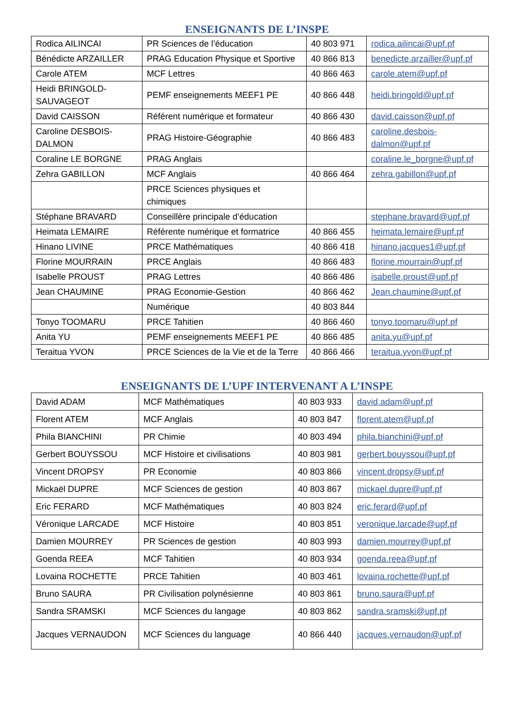ENSEIGNANTS DE L’INSPE
| Rodica AILINCAI | PR Sciences de l’éducation | 40 803 971 | rodica.ailincai@upf.pf |
| Bénédicte ARZAILLER | PRAG Education Physique et Sportive | 40 866 813 | benedicte.arzailler@upf.pf |
| Carole ATEM | MCF Lettres | 40 866 463 | carole.atem@upf.pf |
| Heidi BRINGOLD-SAUVAGEOT | PEMF enseignements MEEF1 PE | 40 866 448 | heidi.bringold@upf.pf |
| David CAISSON | Référent numérique et formateur | 40 866 430 | david.caisson@upf.pf |
| Caroline DESBOIS-DALMON | PRAG Histoire-Géographie | 40 866 483 | caroline.desbois-dalmon@upf.pf |
| Coraline LE BORGNE | PRAG Anglais | | coraline.le_borgne@upf.pf |
| Zehra GABILLON | MCF Anglais | 40 866 464 | zehra.gabillon@upf.pf |
| | PRCE Sciences physiques et chimiques | | |
| Stéphane BRAVARD | Conseillère principale d’éducation | | stephane.bravard@upf.pf |
| Heimata LEMAIRE | Référente numérique et formatrice | 40 866 455 | heimata.lemaire@upf.pf |
| Hinano LIVINE | PRCE Mathématiques | 40 866 418 | hinano.jacques1@upf.pf |
| Florine MOURRAIN | PRCE Anglais | 40 866 483 | florine.mourrain@upf.pf |
| Isabelle PROUST | PRAG Lettres | 40 866 486 | isabelle.proust@upf.pf |
| Jean CHAUMINE | PRAG Economie-Gestion | 40 866 462 | Jean.chaumine@upf.pf |
| | Numérique | 40 803 844 | |
| Tonyo TOOMARU | PRCE Tahitien | 40 866 460 | tonyo.toomaru@upf.pf |
| Anita YU | PEMF enseignements MEEF1 PE | 40 866 485 | anita.yu@upf.pf |
| Teraitua YVON | PRCE Sciences de la Vie et de la Terre | 40 866 466 | teraitua.yvon@upf.pf |
ENSEIGNANTS DE L’UPF INTERVENANT A L’INSPE
| David ADAM | MCF Mathématiques | 40 803 933 | david.adam@upf.pf |
| Florent ATEM | MCF Anglais | 40 803 847 | florent.atem@upf.pf |
| Phila BIANCHINI | PR Chimie | 40 803 494 | phila.bianchini@upf.pf |
| Gerbert BOUYSSOU | MCF Histoire et civilisations | 40 803 981 | gerbert.bouyssou@upf.pf |
| Vincent DROPSY | PR Economie | 40 803 866 | vincent.dropsy@upf.pf |
| Mickaël DUPRE | MCF Sciences de gestion | 40 803 867 | mickael.dupre@upf.pf |
| Eric FERARD | MCF Mathématiques | 40 803 824 | eric.ferard@upf.pf |
| Véronique LARCADE | MCF Histoire | 40 803 851 | veronique.larcade@upf.pf |
| Damien MOURREY | PR Sciences de gestion | 40 803 993 | damien.mourrey@upf.pf |
| Goenda REEA | MCF Tahitien | 40 803 934 | goenda.reea@upf.pf |
| Lovaina ROCHETTE | PRCE Tahitien | 40 803 461 | lovaina.rochette@upf.pf |
| Bruno SAURA | PR Civilisation polynésienne | 40 803 861 | bruno.saura@upf.pf |
| Sandra SRAMSKI | MCF Sciences du langage | 40 803 862 | sandra.sramski@upf.pf |
| Jacques VERNAUDON | MCF Sciences du language | 40 866 440 | jacques.vernaudon@upf.pf |